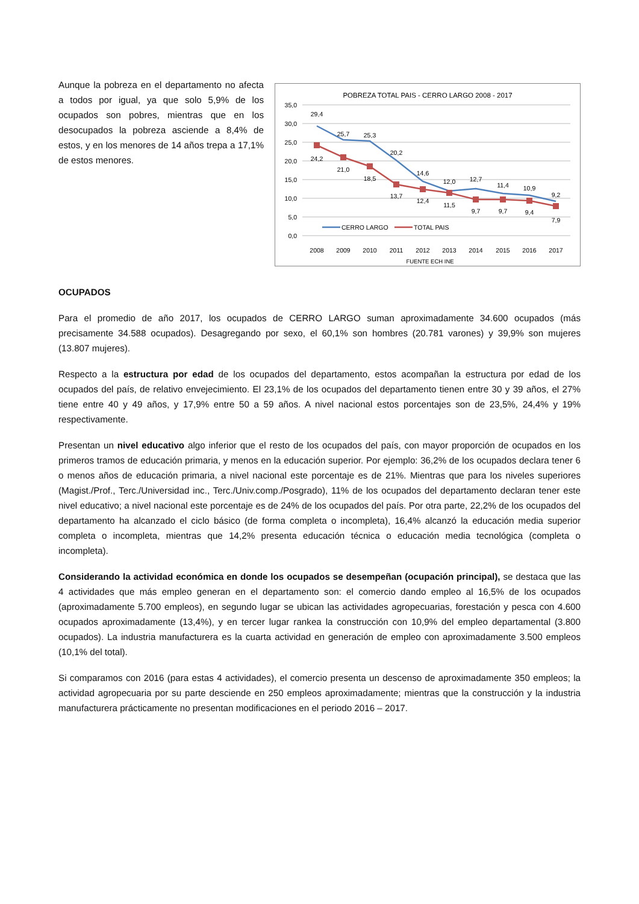Aunque la pobreza en el departamento no afecta a todos por igual, ya que solo 5,9% de los ocupados son pobres, mientras que en los desocupados la pobreza asciende a 8,4% de estos, y en los menores de 14 años trepa a 17,1% de estos menores.
POBREZA TOTAL PAIS - CERRO LARGO 2008 - 2017
35,0
30,0
25,0
20,0
15,0
10,0
5,0
0,0
29,4
25,7
25,3
20,2
14,6
12,0
12,7
11,4
10,9
9,2
24,2
21,0
18,5
13,7
12,4
11,5
9,7
9,7
9,4
7,9
2008
2009
2010
2011
2012
2013
2014
2015
2016
2017
FUENTE ECH INE
CERRO LARGO
TOTAL PAIS
OCUPADOS
Para el promedio de año 2017, los ocupados de CERRO LARGO suman aproximadamente 34.600 ocupados (más precisamente 34.588 ocupados). Desagregando por sexo, el 60,1% son hombres (20.781 varones) y 39,9% son mujeres (13.807 mujeres).
Respecto a la estructura por edad de los ocupados del departamento, estos acompañan la estructura por edad de los ocupados del país, de relativo envejecimiento. El 23,1% de los ocupados del departamento tienen entre 30 y 39 años, el 27% tiene entre 40 y 49 años, y 17,9% entre 50 a 59 años. A nivel nacional estos porcentajes son de 23,5%, 24,4% y 19% respectivamente.
Presentan un nivel educativo algo inferior que el resto de los ocupados del país, con mayor proporción de ocupados en los primeros tramos de educación primaria, y menos en la educación superior. Por ejemplo: 36,2% de los ocupados declara tener 6 o menos años de educación primaria, a nivel nacional este porcentaje es de 21%. Mientras que para los niveles superiores (Magist./Prof., Terc./Universidad inc., Terc./Univ.comp./Posgrado), 11% de los ocupados del departamento declaran tener este nivel educativo; a nivel nacional este porcentaje es de 24% de los ocupados del país. Por otra parte, 22,2% de los ocupados del departamento ha alcanzado el ciclo básico (de forma completa o incompleta), 16,4% alcanzó la educación media superior completa o incompleta, mientras que 14,2% presenta educación técnica o educación media tecnológica (completa o incompleta).
Considerando la actividad económica en donde los ocupados se desempeñan (ocupación principal), se destaca que las 4 actividades que más empleo generan en el departamento son: el comercio dando empleo al 16,5% de los ocupados (aproximadamente 5.700 empleos), en segundo lugar se ubican las actividades agropecuarias, forestación y pesca con 4.600 ocupados aproximadamente (13,4%), y en tercer lugar rankea la construcción con 10,9% del empleo departamental (3.800 ocupados). La industria manufacturera es la cuarta actividad en generación de empleo con aproximadamente 3.500 empleos (10,1% del total).
Si comparamos con 2016 (para estas 4 actividades), el comercio presenta un descenso de aproximadamente 350 empleos; la actividad agropecuaria por su parte desciende en 250 empleos aproximadamente; mientras que la construcción y la industria manufacturera prácticamente no presentan modificaciones en el periodo 2016 – 2017.